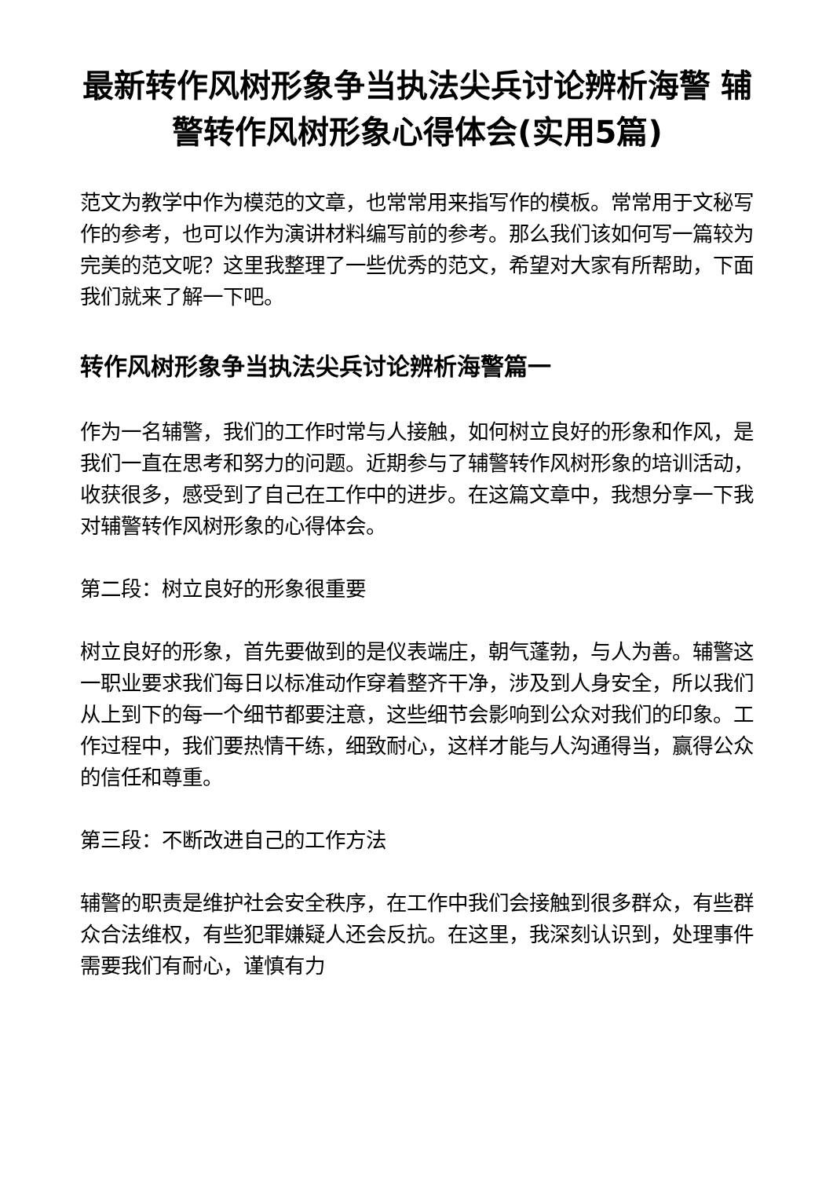最新转作风树形象争当执法尖兵讨论辨析海警 辅警转作风树形象心得体会(实用5篇)
范文为教学中作为模范的文章，也常常用来指写作的模板。常常用于文秘写作的参考，也可以作为演讲材料编写前的参考。那么我们该如何写一篇较为完美的范文呢？这里我整理了一些优秀的范文，希望对大家有所帮助，下面我们就来了解一下吧。
转作风树形象争当执法尖兵讨论辨析海警篇一
作为一名辅警，我们的工作时常与人接触，如何树立良好的形象和作风，是我们一直在思考和努力的问题。近期参与了辅警转作风树形象的培训活动，收获很多，感受到了自己在工作中的进步。在这篇文章中，我想分享一下我对辅警转作风树形象的心得体会。
第二段：树立良好的形象很重要
树立良好的形象，首先要做到的是仪表端庄，朝气蓬勃，与人为善。辅警这一职业要求我们每日以标准动作穿着整齐干净，涉及到人身安全，所以我们从上到下的每一个细节都要注意，这些细节会影响到公众对我们的印象。工作过程中，我们要热情干练，细致耐心，这样才能与人沟通得当，赢得公众的信任和尊重。
第三段：不断改进自己的工作方法
辅警的职责是维护社会安全秩序，在工作中我们会接触到很多群众，有些群众合法维权，有些犯罪嫌疑人还会反抗。在这里，我深刻认识到，处理事件需要我们有耐心，谨慎有力